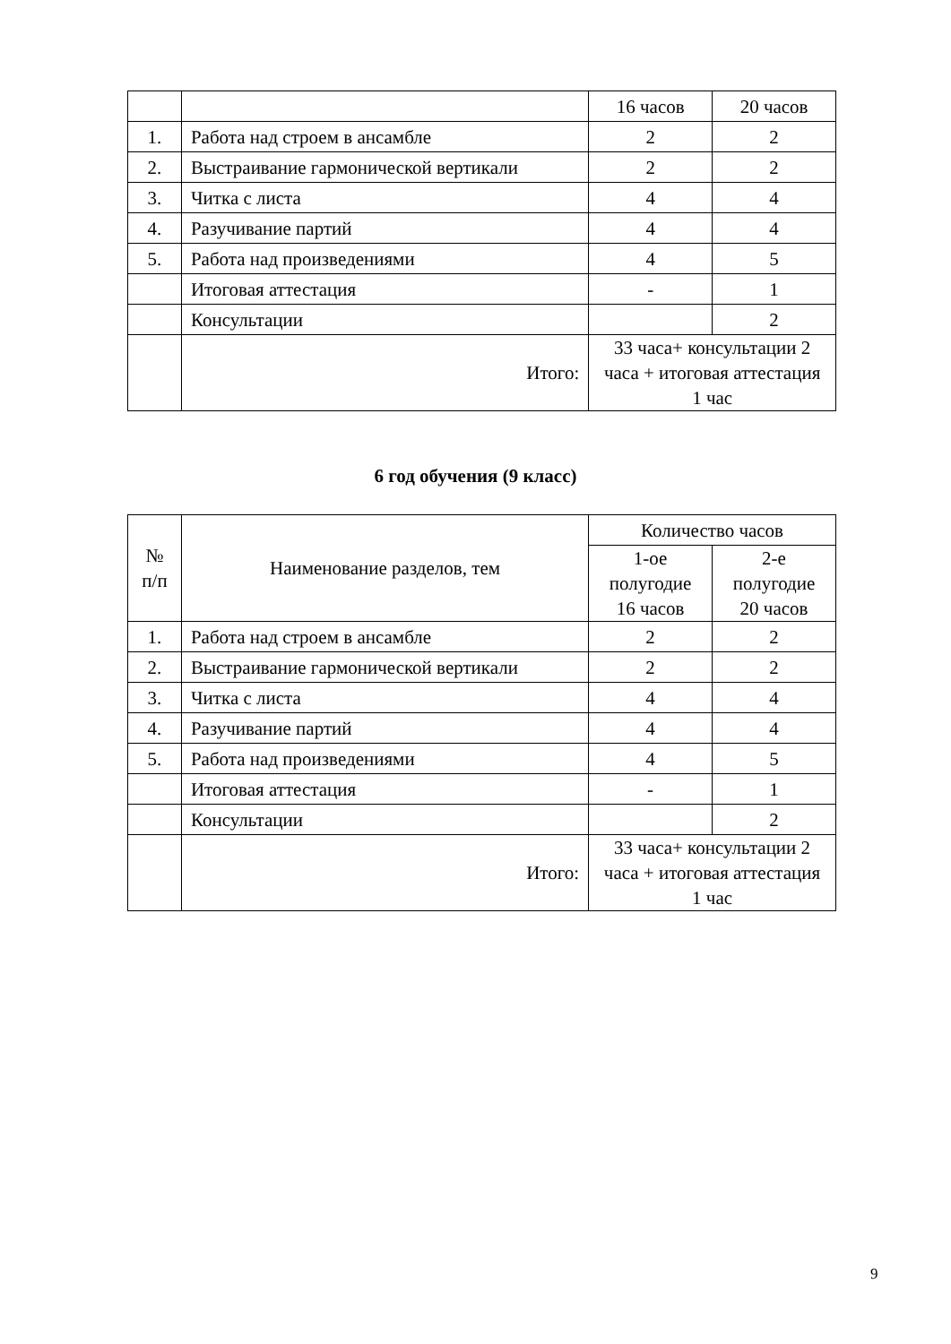| | | 16 часов | 20 часов |
| 1. | Работа над строем в ансамбле | 2 | 2 |
| 2. | Выстраивание гармонической вертикали | 2 | 2 |
| 3. | Читка с листа | 4 | 4 |
| 4. | Разучивание партий | 4 | 4 |
| 5. | Работа над произведениями | 4 | 5 |
| | Итоговая аттестация | - | 1 |
| | Консультации | | 2 |
| | Итого: | 33 часа+ консультации 2 часа + итоговая аттестация 1 час | |
6 год обучения (9 класс)
| № п/п | Наименование разделов, тем | Количество часов | |
| | | 1-ое полугодие 16 часов | 2-е полугодие 20 часов |
| 1. | Работа над строем в ансамбле | 2 | 2 |
| 2. | Выстраивание гармонической вертикали | 2 | 2 |
| 3. | Читка с листа | 4 | 4 |
| 4. | Разучивание партий | 4 | 4 |
| 5. | Работа над произведениями | 4 | 5 |
| | Итоговая аттестация | - | 1 |
| | Консультации | | 2 |
| | Итого: | 33 часа+ консультации 2 часа + итоговая аттестация 1 час | |
9